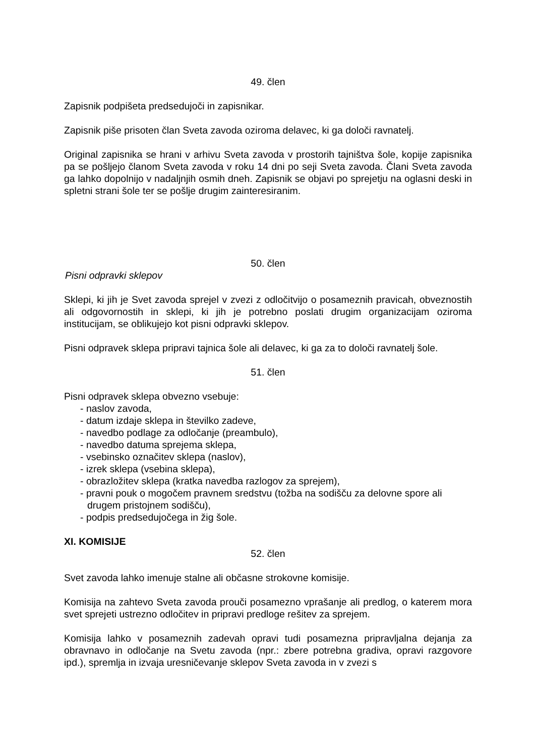49. člen
Zapisnik podpišeta predsedujoči in zapisnikar.
Zapisnik piše prisoten član Sveta zavoda oziroma delavec, ki ga določi ravnatelj.
Original zapisnika se hrani v arhivu Sveta zavoda v prostorih tajništva šole, kopije zapisnika pa se pošljejo članom Sveta zavoda v roku 14 dni po seji Sveta zavoda. Člani Sveta zavoda ga lahko dopolnijo v nadaljnjih osmih dneh. Zapisnik se objavi po sprejetju na oglasni deski in spletni strani šole ter se pošlje drugim zainteresiranim.
50. člen
Pisni odpravki sklepov
Sklepi, ki jih je Svet zavoda sprejel v zvezi z odločitvijo o posameznih pravicah, obveznostih ali odgovornostih in sklepi, ki jih je potrebno poslati drugim organizacijam oziroma institucijam, se oblikujejo kot pisni odpravki sklepov.
Pisni odpravek sklepa pripravi tajnica šole ali delavec, ki ga za to določi ravnatelj šole.
51. člen
Pisni odpravek sklepa obvezno vsebuje:
- naslov zavoda,
- datum izdaje sklepa in številko zadeve,
- navedbo podlage za odločanje (preambulo),
- navedbo datuma sprejema sklepa,
- vsebinsko označitev sklepa (naslov),
- izrek sklepa (vsebina sklepa),
- obrazložitev sklepa (kratka navedba razlogov za sprejem),
- pravni pouk o mogočem pravnem sredstvu (tožba na sodišču za delovne spore ali drugem pristojnem sodišču),
- podpis predsedujočega in žig šole.
XI. KOMISIJE
52. člen
Svet zavoda lahko imenuje stalne ali občasne strokovne komisije.
Komisija na zahtevo Sveta zavoda prouči posamezno vprašanje ali predlog, o katerem mora svet sprejeti ustrezno odločitev in pripravi predloge rešitev za sprejem.
Komisija lahko v posameznih zadevah opravi tudi posamezna pripravljalna dejanja za obravnavo in odločanje na Svetu zavoda (npr.: zbere potrebna gradiva, opravi razgovore ipd.), spremlja in izvaja uresničevanje sklepov Sveta zavoda in v zvezi s